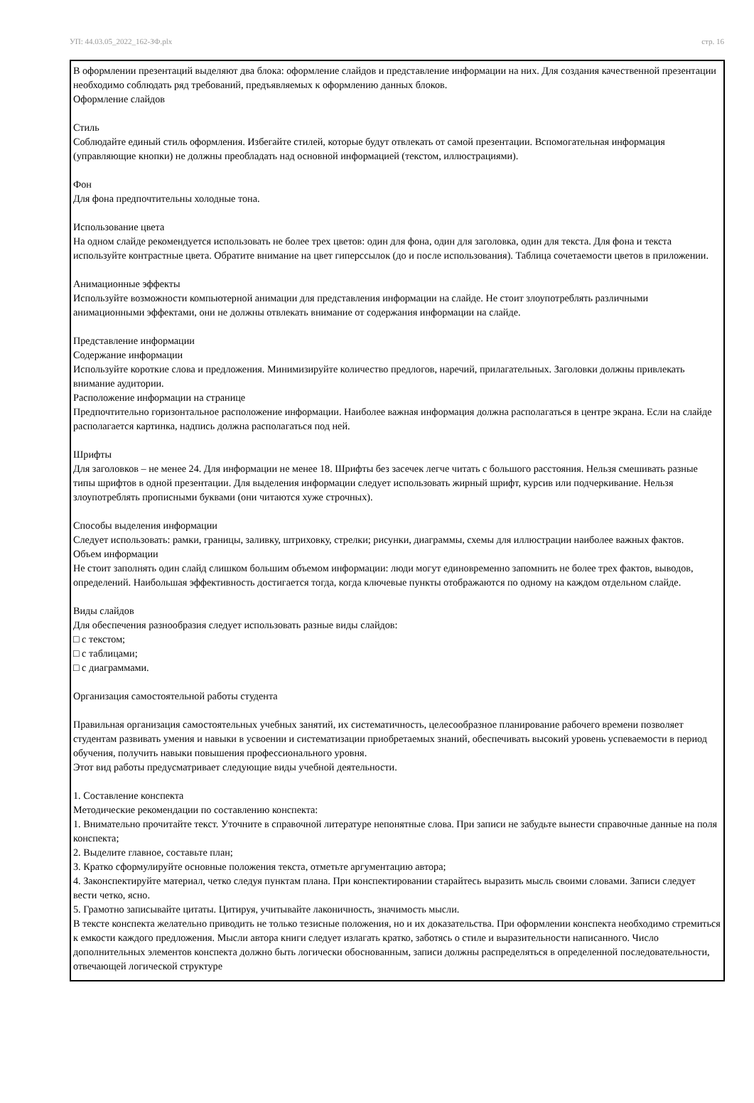УП: 44.03.05_2022_162-ЗФ.plx стр. 16
В оформлении презентаций выделяют два блока: оформление слайдов и представление информации на них. Для создания качественной презентации необходимо соблюдать ряд требований, предъявляемых к оформлению данных блоков.
Оформление слайдов
Стиль
Соблюдайте единый стиль оформления. Избегайте стилей, которые будут отвлекать от самой презентации. Вспомогательная информация (управляющие кнопки) не должны преобладать над основной информацией (текстом, иллюстрациями).
Фон
Для фона предпочтительны холодные тона.
Использование цвета
На одном слайде рекомендуется использовать не более трех цветов: один для фона, один для заголовка, один для текста. Для фона и текста используйте контрастные цвета. Обратите внимание на цвет гиперссылок (до и после использования). Таблица сочетаемости цветов в приложении.
Анимационные эффекты
Используйте возможности компьютерной анимации для представления информации на слайде. Не стоит злоупотреблять различными анимационными эффектами, они не должны отвлекать внимание от содержания информации на слайде.
Представление информации
Содержание информации
Используйте короткие слова и предложения. Минимизируйте количество предлогов, наречий, прилагательных. Заголовки должны привлекать внимание аудитории.
Расположение информации на странице
Предпочтительно горизонтальное расположение информации. Наиболее важная информация должна располагаться в центре экрана. Если на слайде располагается картинка, надпись должна располагаться под ней.
Шрифты
Для заголовков – не менее 24. Для информации не менее 18. Шрифты без засечек легче читать с большого расстояния. Нельзя смешивать разные типы шрифтов в одной презентации. Для выделения информации следует использовать жирный шрифт, курсив или подчеркивание. Нельзя злоупотреблять прописными буквами (они читаются хуже строчных).
Способы выделения информации
Следует использовать: рамки, границы, заливку, штриховку, стрелки; рисунки, диаграммы, схемы для иллюстрации наиболее важных фактов.
Объем информации
Не стоит заполнять один слайд слишком большим объемом информации: люди могут единовременно запомнить не более трех фактов, выводов, определений. Наибольшая эффективность достигается тогда, когда ключевые пункты отображаются по одному на каждом отдельном слайде.
Виды слайдов
Для обеспечения разнообразия следует использовать разные виды слайдов:
□ с текстом;
□ с таблицами;
□ с диаграммами.
Организация самостоятельной работы студента
Правильная организация самостоятельных учебных занятий, их систематичность, целесообразное планирование рабочего времени позволяет студентам развивать умения и навыки в усвоении и систематизации приобретаемых знаний, обеспечивать высокий уровень успеваемости в период обучения, получить навыки повышения профессионального уровня.
Этот вид работы предусматривает следующие виды учебной деятельности.
1. Составление конспекта
Методические рекомендации по составлению конспекта:
1. Внимательно прочитайте текст. Уточните в справочной литературе непонятные слова. При записи не забудьте вынести справочные данные на поля конспекта;
2. Выделите главное, составьте план;
3. Кратко сформулируйте основные положения текста, отметьте аргументацию автора;
4. Законспектируйте материал, четко следуя пунктам плана. При конспектировании старайтесь выразить мысль своими словами. Записи следует вести четко, ясно.
5. Грамотно записывайте цитаты. Цитируя, учитывайте лаконичность, значимость мысли.
В тексте конспекта желательно приводить не только тезисные положения, но и их доказательства. При оформлении конспекта необходимо стремиться к емкости каждого предложения. Мысли автора книги следует излагать кратко, заботясь о стиле и выразительности написанного. Число дополнительных элементов конспекта должно быть логически обоснованным, записи должны распределяться в определенной последовательности, отвечающей логической структуре